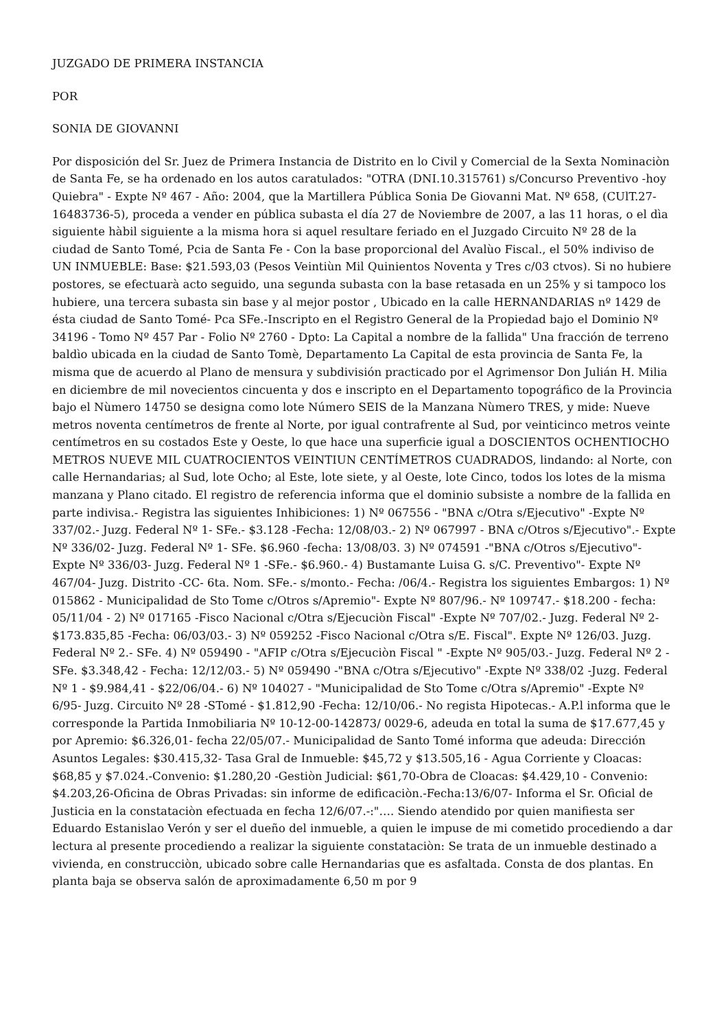JUZGADO DE PRIMERA INSTANCIA
POR
SONIA DE GIOVANNI
Por disposición del Sr. Juez de Primera Instancia de Distrito en lo Civil y Comercial de la Sexta Nominaciòn de Santa Fe, se ha ordenado en los autos caratulados: "OTRA (DNI.10.315761) s/Concurso Preventivo -hoy Quiebra" - Expte Nº 467 - Año: 2004, que la Martillera Pública Sonia De Giovanni Mat. Nº 658, (CUlT.27-16483736-5), proceda a vender en pública subasta el día 27 de Noviembre de 2007, a las 11 horas, o el dìa siguiente hàbil siguiente a la misma hora si aquel resultare feriado en el Juzgado Circuito Nº 28 de la ciudad de Santo Tomé, Pcia de Santa Fe - Con la base proporcional del Avalùo Fiscal., el 50% indiviso de UN INMUEBLE: Base: $21.593,03 (Pesos Veintiùn Mil Quinientos Noventa y Tres c/03 ctvos). Si no hubiere postores, se efectuarà acto seguido, una segunda subasta con la base retasada en un 25% y si tampoco los hubiere, una tercera subasta sin base y al mejor postor , Ubicado en la calle HERNANDARIAS nº 1429 de ésta ciudad de Santo Tomé- Pca SFe.-Inscripto en el Registro General de la Propiedad bajo el Dominio Nº 34196 - Tomo Nº 457 Par - Folio Nº 2760 - Dpto: La Capital a nombre de la fallida" Una fracción de terreno baldìo ubicada en la ciudad de Santo Tomè, Departamento La Capital de esta provincia de Santa Fe, la misma que de acuerdo al Plano de mensura y subdivisión practicado por el Agrimensor Don Julián H. Milia en diciembre de mil novecientos cincuenta y dos e inscripto en el Departamento topográfico de la Provincia bajo el Nùmero 14750 se designa como lote Número SEIS de la Manzana Nùmero TRES, y mide: Nueve metros noventa centímetros de frente al Norte, por igual contrafrente al Sud, por veinticinco metros veinte centímetros en su costados Este y Oeste, lo que hace una superficie igual a DOSCIENTOS OCHENTIOCHO METROS NUEVE MIL CUATROCIENTOS VEINTIUN CENTÍMETROS CUADRADOS, lindando: al Norte, con calle Hernandarias; al Sud, lote Ocho; al Este, lote siete, y al Oeste, lote Cinco, todos los lotes de la misma manzana y Plano citado. El registro de referencia informa que el dominio subsiste a nombre de la fallida en parte indivisa.- Registra las siguientes Inhibiciones: 1) Nº 067556 - "BNA c/Otra s/Ejecutivo" -Expte Nº 337/02.- Juzg. Federal Nº 1- SFe.- $3.128 -Fecha: 12/08/03.- 2) Nº 067997 - BNA c/Otros s/Ejecutivo".- Expte Nº 336/02- Juzg. Federal Nº 1- SFe. $6.960 -fecha: 13/08/03. 3) Nº 074591 -"BNA c/Otros s/Ejecutivo"- Expte Nº 336/03- Juzg. Federal Nº 1 -SFe.- $6.960.- 4) Bustamante Luisa G. s/C. Preventivo"- Expte Nº 467/04- Juzg. Distrito -CC- 6ta. Nom. SFe.- s/monto.- Fecha: /06/4.- Registra los siguientes Embargos: 1) Nº 015862 - Municipalidad de Sto Tome c/Otros s/Apremio"- Expte Nº 807/96.- Nº 109747.- $18.200 - fecha: 05/11/04 - 2) Nº 017165 -Fisco Nacional c/Otra s/Ejecuciòn Fiscal" -Expte Nº 707/02.- Juzg. Federal Nº 2- $173.835,85 -Fecha: 06/03/03.- 3) Nº 059252 -Fisco Nacional c/Otra s/E. Fiscal". Expte Nº 126/03. Juzg. Federal Nº 2.- SFe. 4) Nº 059490 - "AFIP c/Otra s/Ejecuciòn Fiscal " -Expte Nº 905/03.- Juzg. Federal Nº 2 - SFe. $3.348,42 - Fecha: 12/12/03.- 5) Nº 059490 -"BNA c/Otra s/Ejecutivo" -Expte Nº 338/02 -Juzg. Federal Nº 1 - $9.984,41 - $22/06/04.- 6) Nº 104027 - "Municipalidad de Sto Tome c/Otra s/Apremio" -Expte Nº 6/95- Juzg. Circuito Nº 28 -STomé - $1.812,90 -Fecha: 12/10/06.- No regista Hipotecas.- A.P.l informa que le corresponde la Partida Inmobiliaria Nº 10-12-00-142873/ 0029-6, adeuda en total la suma de $17.677,45 y por Apremio: $6.326,01- fecha 22/05/07.- Municipalidad de Santo Tomé informa que adeuda: Dirección Asuntos Legales: $30.415,32- Tasa Gral de Inmueble: $45,72 y $13.505,16 - Agua Corriente y Cloacas: $68,85 y $7.024.-Convenio: $1.280,20 -Gestiòn Judicial: $61,70-Obra de Cloacas: $4.429,10 - Convenio: $4.203,26-Oficina de Obras Privadas: sin informe de edificaciòn.-Fecha:13/6/07- Informa el Sr. Oficial de Justicia en la constataciòn efectuada en fecha 12/6/07.-:"…. Siendo atendido por quien manifiesta ser Eduardo Estanislao Verón y ser el dueño del inmueble, a quien le impuse de mi cometido procediendo a dar lectura al presente procediendo a realizar la siguiente constataciòn: Se trata de un inmueble destinado a vivienda, en construcciòn, ubicado sobre calle Hernandarias que es asfaltada. Consta de dos plantas. En planta baja se observa salón de aproximadamente 6,50 m por 9